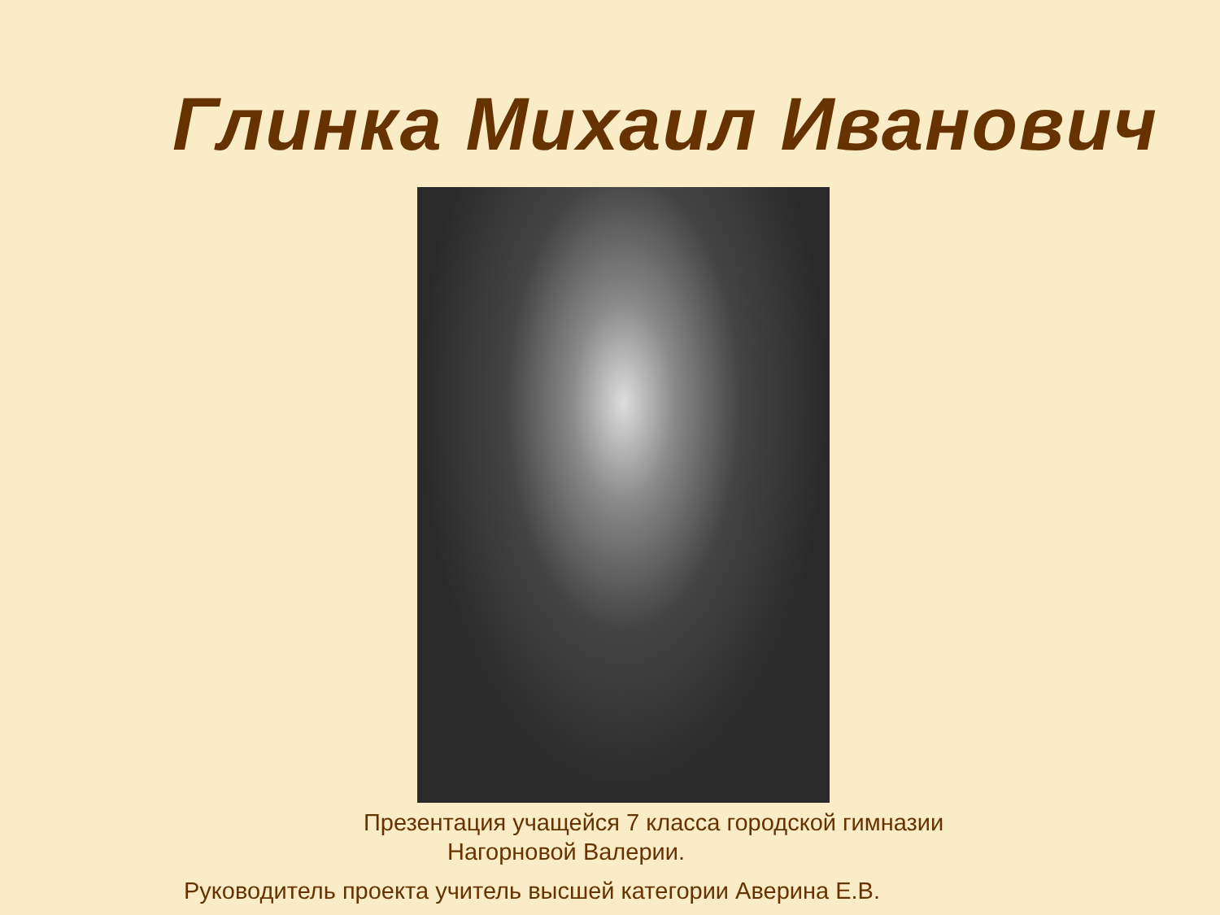Глинка Михаил Иванович
Презентация учащейся 7 класса городской гимназии
Нагорновой Валерии.
Руководитель проекта учитель высшей категории Аверина Е.В.